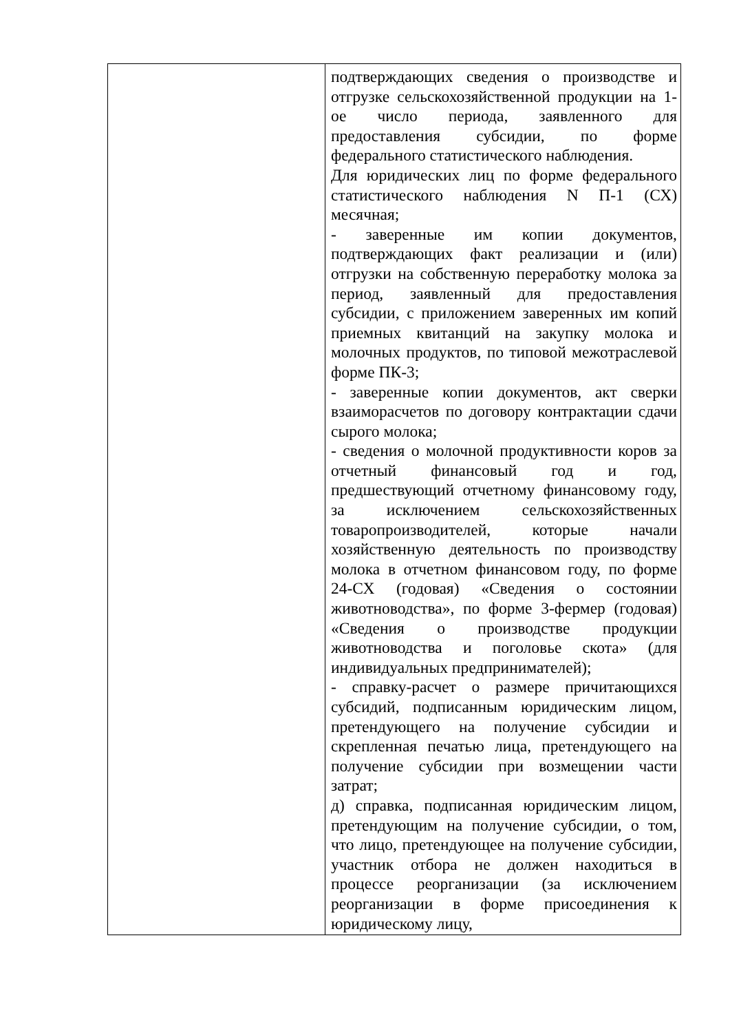| | подтверждающих сведения о производстве и отгрузке сельскохозяйственной продукции на 1-ое число периода, заявленного для предоставления субсидии, по форме федерального статистического наблюдения. Для юридических лиц по форме федерального статистического наблюдения N П-1 (СХ) месячная; - заверенные им копии документов, подтверждающих факт реализации и (или) отгрузки на собственную переработку молока за период, заявленный для предоставления субсидии, с приложением заверенных им копий приемных квитанций на закупку молока и молочных продуктов, по типовой межотраслевой форме ПК-3; - заверенные копии документов, акт сверки взаиморасчетов по договору контрактации сдачи сырого молока; - сведения о молочной продуктивности коров за отчетный финансовый год и год, предшествующий отчетному финансовому году, за исключением сельскохозяйственных товаропроизводителей, которые начали хозяйственную деятельность по производству молока в отчетном финансовом году, по форме 24-СХ (годовая) «Сведения о состоянии животноводства», по форме 3-фермер (годовая) «Сведения о производстве продукции животноводства и поголовье скота» (для индивидуальных предпринимателей); - справку-расчет о размере причитающихся субсидий, подписанным юридическим лицом, претендующего на получение субсидии и скрепленная печатью лица, претендующего на получение субсидии при возмещении части затрат; д) справка, подписанная юридическим лицом, претендующим на получение субсидии, о том, что лицо, претендующее на получение субсидии, участник отбора не должен находиться в процессе реорганизации (за исключением реорганизации в форме присоединения к юридическому лицу, |